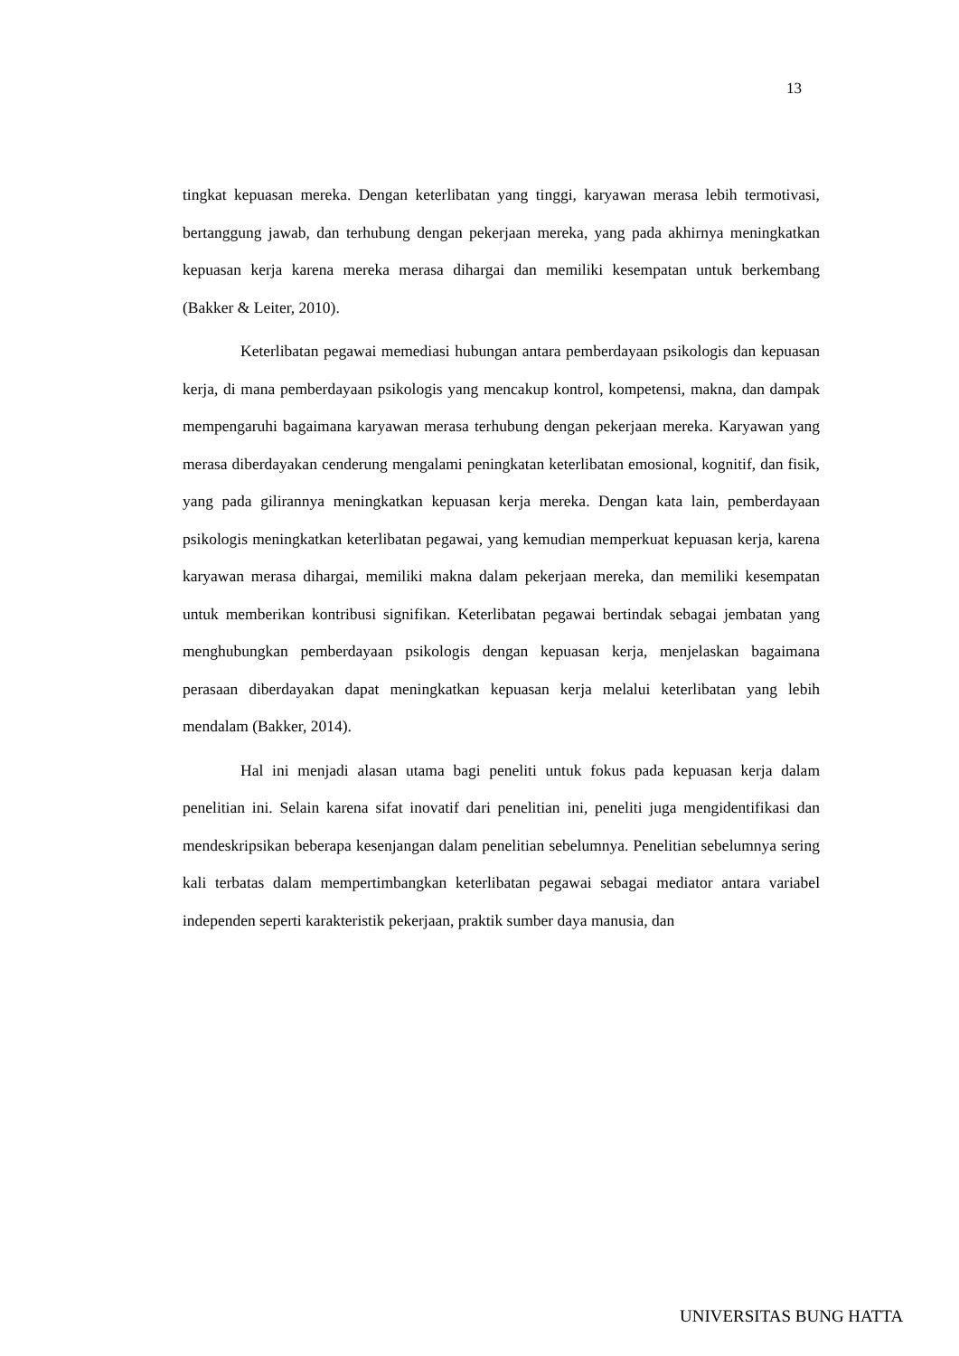13
tingkat kepuasan mereka. Dengan keterlibatan yang tinggi, karyawan merasa lebih termotivasi, bertanggung jawab, dan terhubung dengan pekerjaan mereka, yang pada akhirnya meningkatkan kepuasan kerja karena mereka merasa dihargai dan memiliki kesempatan untuk berkembang (Bakker & Leiter, 2010).
Keterlibatan pegawai memediasi hubungan antara pemberdayaan psikologis dan kepuasan kerja, di mana pemberdayaan psikologis yang mencakup kontrol, kompetensi, makna, dan dampak mempengaruhi bagaimana karyawan merasa terhubung dengan pekerjaan mereka. Karyawan yang merasa diberdayakan cenderung mengalami peningkatan keterlibatan emosional, kognitif, dan fisik, yang pada gilirannya meningkatkan kepuasan kerja mereka. Dengan kata lain, pemberdayaan psikologis meningkatkan keterlibatan pegawai, yang kemudian memperkuat kepuasan kerja, karena karyawan merasa dihargai, memiliki makna dalam pekerjaan mereka, dan memiliki kesempatan untuk memberikan kontribusi signifikan. Keterlibatan pegawai bertindak sebagai jembatan yang menghubungkan pemberdayaan psikologis dengan kepuasan kerja, menjelaskan bagaimana perasaan diberdayakan dapat meningkatkan kepuasan kerja melalui keterlibatan yang lebih mendalam (Bakker, 2014).
Hal ini menjadi alasan utama bagi peneliti untuk fokus pada kepuasan kerja dalam penelitian ini. Selain karena sifat inovatif dari penelitian ini, peneliti juga mengidentifikasi dan mendeskripsikan beberapa kesenjangan dalam penelitian sebelumnya. Penelitian sebelumnya sering kali terbatas dalam mempertimbangkan keterlibatan pegawai sebagai mediator antara variabel independen seperti karakteristik pekerjaan, praktik sumber daya manusia, dan
UNIVERSITAS BUNG HATTA